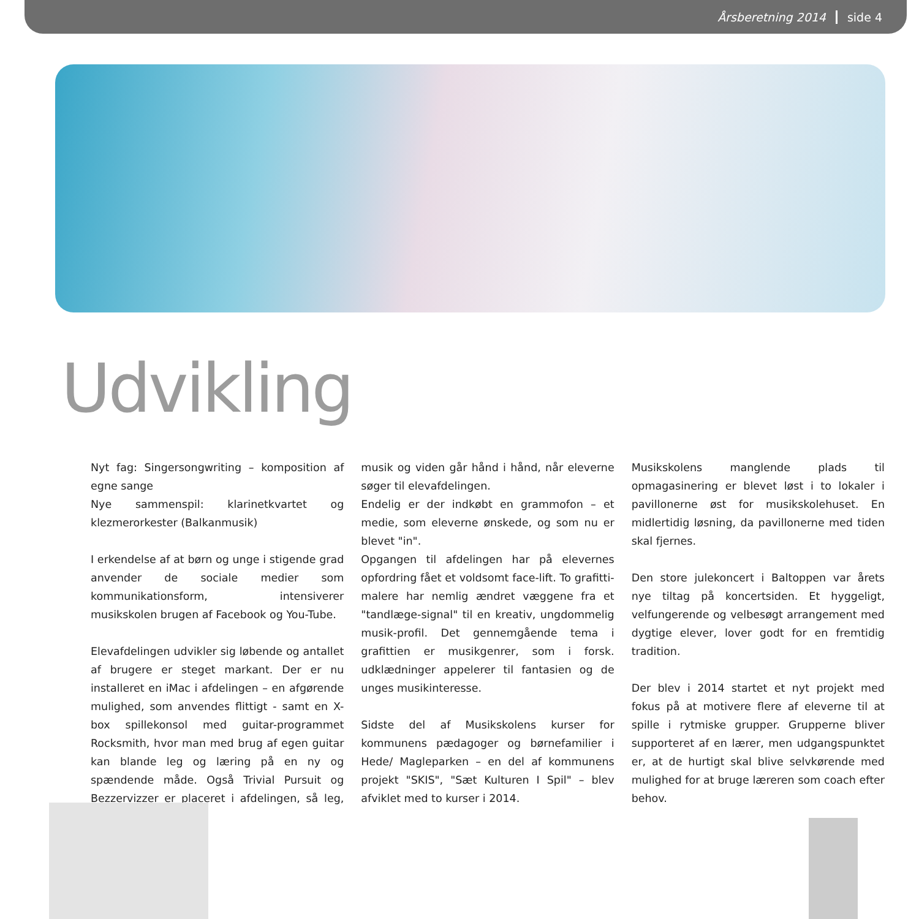Årsberetning 2014 side 4
Udvikling
Nyt fag: Singersongwriting – komposition af egne sange
Nye sammenspil: klarinetkvartet og klezmerorkester (Balkanmusik)
I erkendelse af at børn og unge i stigende grad anvender de sociale medier som kommunikationsform, intensiverer musikskolen brugen af Facebook og You-Tube.
Elevafdelingen udvikler sig løbende og antallet af brugere er steget markant. Der er nu installeret en iMac i afdelingen – en afgørende mulighed, som anvendes flittigt - samt en X-box spillekonsol med guitar-programmet Rocksmith, hvor man med brug af egen guitar kan blande leg og læring på en ny og spændende måde. Også Trivial Pursuit og Bezzervizzer er placeret i afdelingen, så leg, musik og viden går hånd i hånd, når eleverne søger til elevafdelingen.
Endelig er der indkøbt en grammofon – et medie, som eleverne ønskede, og som nu er blevet "in".
Opgangen til afdelingen har på elevernes opfordring fået et voldsomt face-lift. To grafitti-malere har nemlig ændret væggene fra et "tandlæge-signal" til en kreativ, ungdommelig musik-profil. Det gennemgående tema i grafittien er musikgenrer, som i forsk. udklædninger appelerer til fantasien og de unges musikinteresse.
Sidste del af Musikskolens kurser for kommunens pædagoger og børnefamilier i Hede/ Magleparken – en del af kommunens projekt "SKIS", "Sæt Kulturen I Spil" – blev afviklet med to kurser i 2014.
Musikskolens manglende plads til opmagasinering er blevet løst i to lokaler i pavillonerne øst for musikskolehuset. En midlertidig løsning, da pavillonerne med tiden skal fjernes.
Den store julekoncert i Baltoppen var årets nye tiltag på koncertsiden. Et hyggeligt, velfungerende og velbesøgt arrangement med dygtige elever, lover godt for en fremtidig tradition.
Der blev i 2014 startet et nyt projekt med fokus på at motivere flere af eleverne til at spille i rytmiske grupper. Grupperne bliver supporteret af en lærer, men udgangspunktet er, at de hurtigt skal blive selvkørende med mulighed for at bruge læreren som coach efter behov.